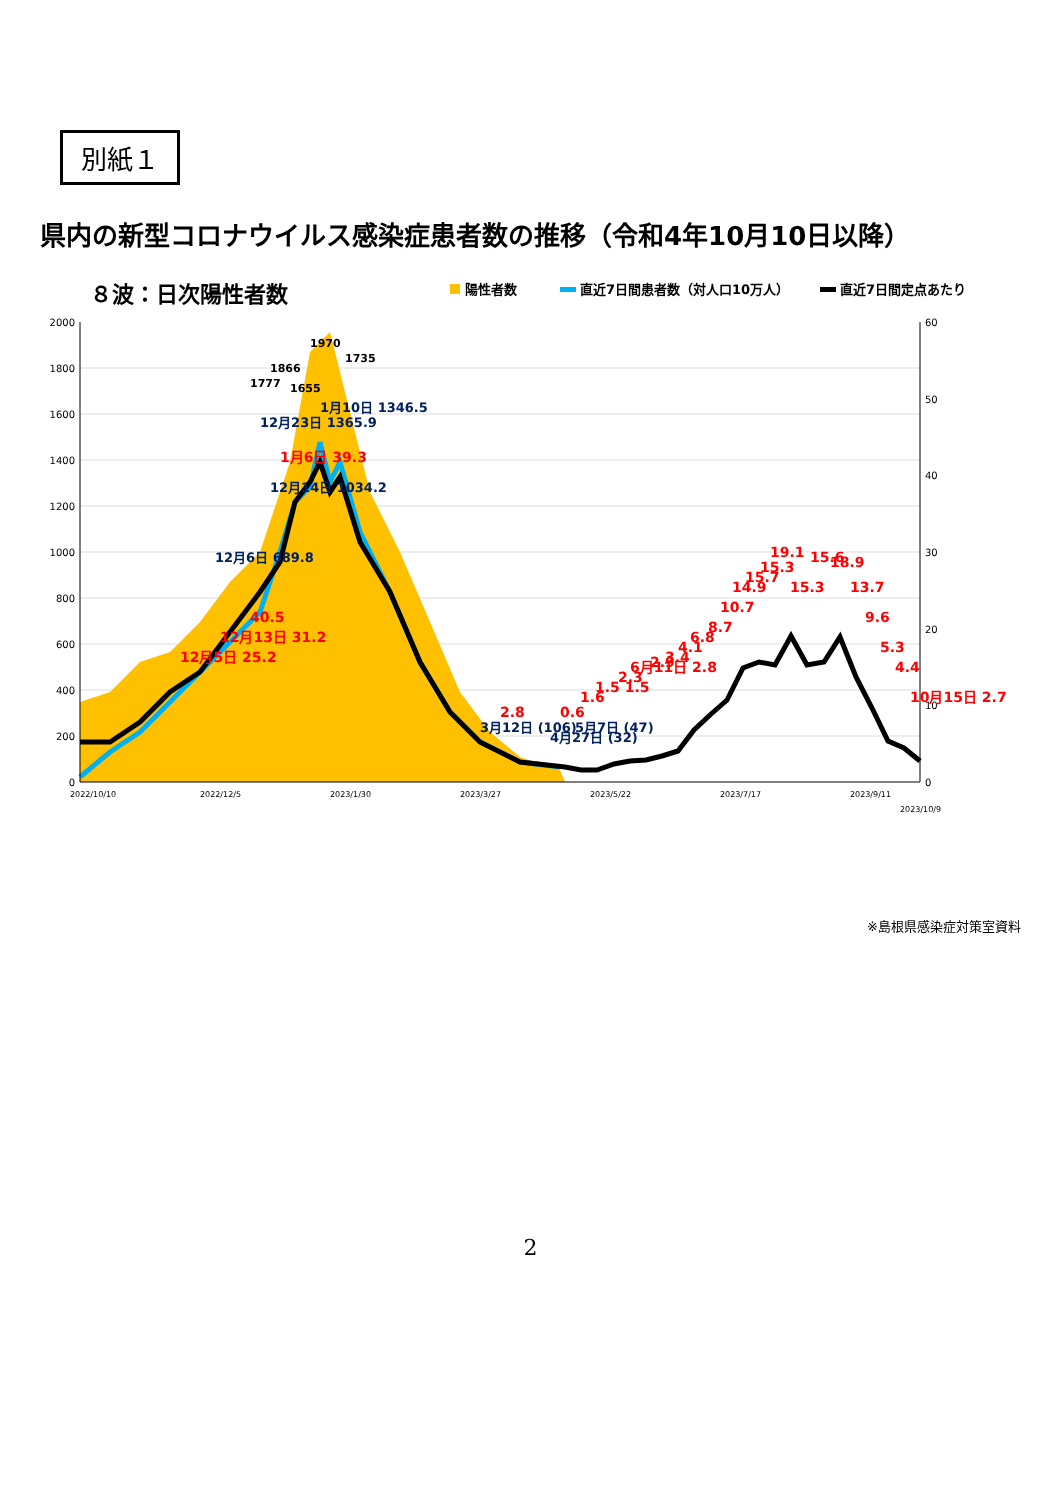別紙１
県内の新型コロナウイルス感染症患者数の推移（令和4年10月10日以降）
８波：日次陽性者数
陽性者数
直近7日間患者数（対人口10万人）
直近7日間定点あたり
0
200
400
600
800
1000
1200
1400
1600
1800
2000
0
10
20
30
40
50
60
2022/10/10
2022/12/5
2023/1/30
2023/3/27
2023/5/22
2023/7/17
2023/9/11
2023/10/9
1970
1866
1777
1735
1655
12月6日 689.8
12月14日 1034.2
12月23日 1365.9
1月10日 1346.5
3月12日 (106)
4月27日 (32)
5月7日 (47)
12月5日 25.2
12月13日 31.2
40.5
1月6日 39.3
2.8
0.6
1.6
1.5 1.5
2.3
6月11日 2.8
2.9
3.4
4.1
6.8
8.7
10.7
14.9
15.7
15.3
19.1
15.3
15.6
18.9
13.7
9.6
5.3
4.4
10月15日 2.7
※島根県感染症対策室資料
2